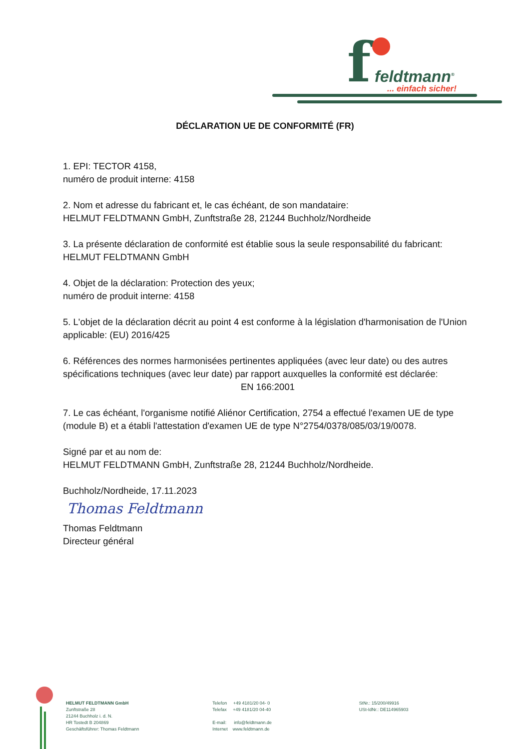f feldtmann<sup>®</sup>
... einfach sicher!
DÉCLARATION UE DE CONFORMITÉ (FR)
1. EPI: TECTOR 4158,
numéro de produit interne: 4158
2. Nom et adresse du fabricant et, le cas échéant, de son mandataire:
HELMUT FELDTMANN GmbH, Zunftstraße 28, 21244 Buchholz/Nordheide
3. La présente déclaration de conformité est établie sous la seule responsabilité du fabricant:
HELMUT FELDTMANN GmbH
4. Objet de la déclaration: Protection des yeux;
numéro de produit interne: 4158
5. L'objet de la déclaration décrit au point 4 est conforme à la législation d'harmonisation de l'Union applicable: (EU) 2016/425
6. Références des normes harmonisées pertinentes appliquées (avec leur date) ou des autres spécifications techniques (avec leur date) par rapport auxquelles la conformité est déclarée:
EN 166:2001
7. Le cas échéant, l'organisme notifié Aliénor Certification, 2754 a effectué l'examen UE de type (module B) et a établi l'attestation d'examen UE de type N°2754/0378/085/03/19/0078.
Signé par et au nom de:
HELMUT FELDTMANN GmbH, Zunftstraße 28, 21244 Buchholz/Nordheide.
Buchholz/Nordheide, 17.11.2023
Thomas Feldtmann
Thomas Feldtmann
Directeur général
HELMUT FELDTMANN GmbH
Zunftstraße 28
21244 Buchholz i. d. N.
HR Tostedt B 204869
Geschäftsführer: Thomas Feldtmann
Telefon +49 4181/20 04- 0
Telefax +49 4181/20 04-40
E-mail: info@feldtmann.de
Internet www.feldtmann.de
StNr.: 15/200/49916
USt-IdNr.: DE114965903